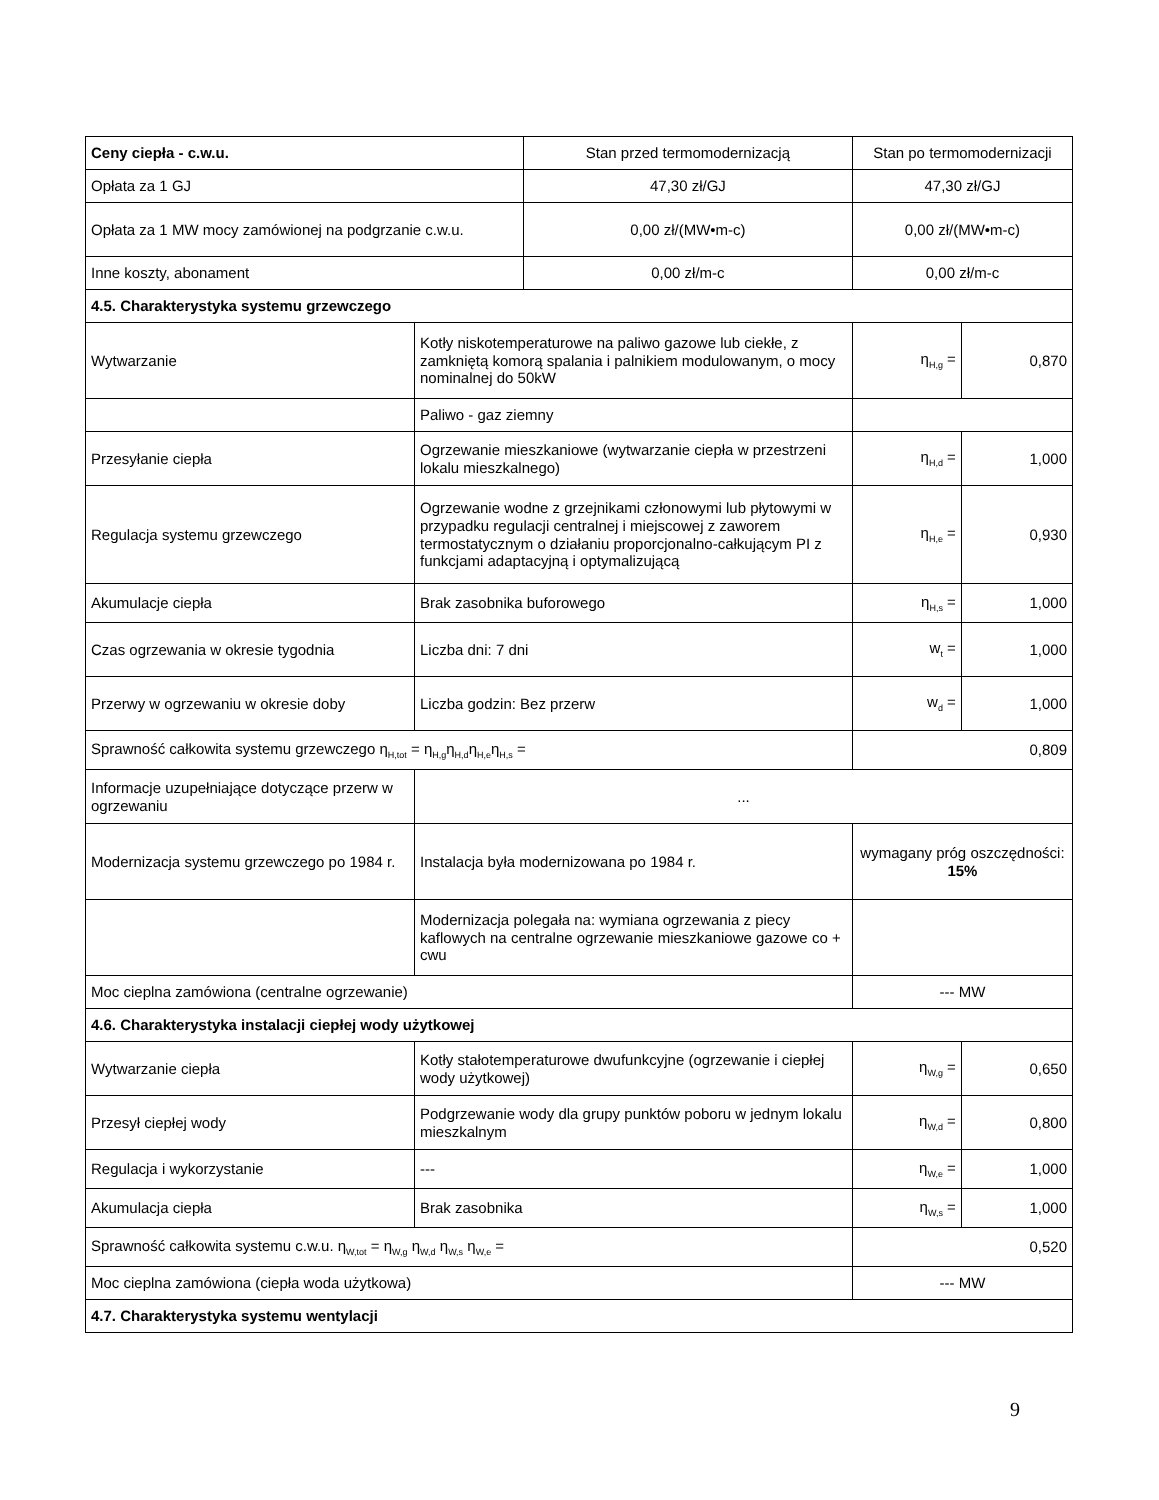| Ceny ciepła - c.w.u. | | Stan przed termomodernizacją | Stan po termomodernizacji | |
| --- | --- | --- | --- | --- |
| Opłata za 1 GJ | | 47,30 zł/GJ | 47,30 zł/GJ | |
| Opłata za 1 MW mocy zamówionej na podgrzanie c.w.u. | | 0,00 zł/(MW•m-c) | 0,00 zł/(MW•m-c) | |
| Inne koszty, abonament | | 0,00 zł/m-c | 0,00 zł/m-c | |
| 4.5. Charakterystyka systemu grzewczego | | | | |
| Wytwarzanie | Kotły niskotemperaturowe na paliwo gazowe lub ciekłe, z zamkniętą komorą spalania i palnikiem modulowanym, o mocy nominalnej do 50kW | | η<sub>H,g</sub> = | 0,870 |
| | Paliwo - gaz ziemny | | | |
| Przesyłanie ciepła | Ogrzewanie mieszkaniowe (wytwarzanie ciepła w przestrzeni lokalu mieszkalnego) | | η<sub>H,d</sub> = | 1,000 |
| Regulacja systemu grzewczego | Ogrzewanie wodne z grzejnikami członowymi lub płytowymi w przypadku regulacji centralnej i miejscowej z zaworem termostatycznym o działaniu proporcjonalno-całkującym PI z funkcjami adaptacyjną i optymalizującą | | η<sub>H,e</sub> = | 0,930 |
| Akumulacje ciepła | Brak zasobnika buforowego | | η<sub>H,s</sub> = | 1,000 |
| Czas ogrzewania w okresie tygodnia | Liczba dni: 7 dni | | w<sub>t</sub> = | 1,000 |
| Przerwy w ogrzewaniu w okresie doby | Liczba godzin: Bez przerw | | w<sub>d</sub> = | 1,000 |
| Sprawność całkowita systemu grzewczego η<sub>H,tot</sub> = η<sub>H,g</sub>η<sub>H,d</sub>η<sub>H,e</sub>η<sub>H,s</sub> = | | | 0,809 | |
| Informacje uzupełniające dotyczące przerw w ogrzewaniu | ... | | | |
| Modernizacja systemu grzewczego po 1984 r. | Instalacja była modernizowana po 1984 r. | | wymagany próg oszczędności: 15% | |
| | Modernizacja polegała na: wymiana ogrzewania z piecy kaflowych na centralne ogrzewanie mieszkaniowe gazowe co + cwu | | | |
| Moc cieplna zamówiona (centralne ogrzewanie) | | | --- MW | |
| 4.6. Charakterystyka instalacji ciepłej wody użytkowej | | | | |
| Wytwarzanie ciepła | Kotły stałotemperaturowe dwufunkcyjne (ogrzewanie i ciepłej wody użytkowej) | | η<sub>W,g</sub> = | 0,650 |
| Przesył ciepłej wody | Podgrzewanie wody dla grupy punktów poboru w jednym lokalu mieszkalnym | | η<sub>W,d</sub> = | 0,800 |
| Regulacja i wykorzystanie | --- | | η<sub>W,e</sub> = | 1,000 |
| Akumulacja ciepła | Brak zasobnika | | η<sub>W,s</sub> = | 1,000 |
| Sprawność całkowita systemu c.w.u. η<sub>W,tot</sub> = η<sub>W,g</sub> η<sub>W,d</sub> η<sub>W,s</sub> η<sub>W,e</sub> = | | | 0,520 | |
| Moc cieplna zamówiona (ciepła woda użytkowa) | | | --- MW | |
| 4.7. Charakterystyka systemu wentylacji | | | | |
9